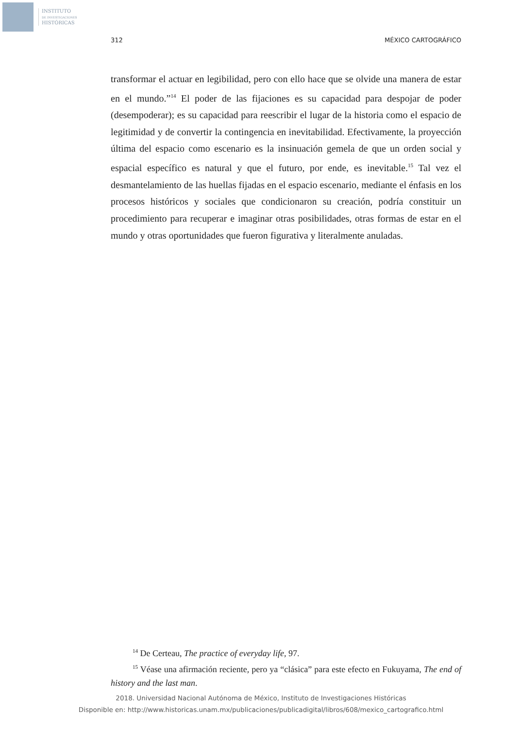INSTITUTO
DE INVESTIGACIONES
HISTÓRICAS
312 MÉXICO CARTOGRÁFICO
transformar el actuar en legibilidad, pero con ello hace que se olvide una manera de estar en el mundo.”<sup>14</sup> El poder de las fijaciones es su capacidad para despojar de poder (desempoderar); es su capacidad para reescribir el lugar de la historia como el espacio de legitimidad y de convertir la contingencia en inevitabilidad. Efectivamente, la proyección última del espacio como escenario es la insinuación gemela de que un orden social y espacial específico es natural y que el futuro, por ende, es inevitable.<sup>15</sup> Tal vez el desmantelamiento de las huellas fijadas en el espacio escenario, mediante el énfasis en los procesos históricos y sociales que condicionaron su creación, podría constituir un procedimiento para recuperar e imaginar otras posibilidades, otras formas de estar en el mundo y otras oportunidades que fueron figurativa y literalmente anuladas.
<sup>14</sup> De Certeau, The practice of everyday life, 97.
<sup>15</sup> Véase una afirmación reciente, pero ya “clásica” para este efecto en Fukuyama, The end of history and the last man.
2018. Universidad Nacional Autónoma de México, Instituto de Investigaciones Históricas
Disponible en: http://www.historicas.unam.mx/publicaciones/publicadigital/libros/608/mexico_cartografico.html